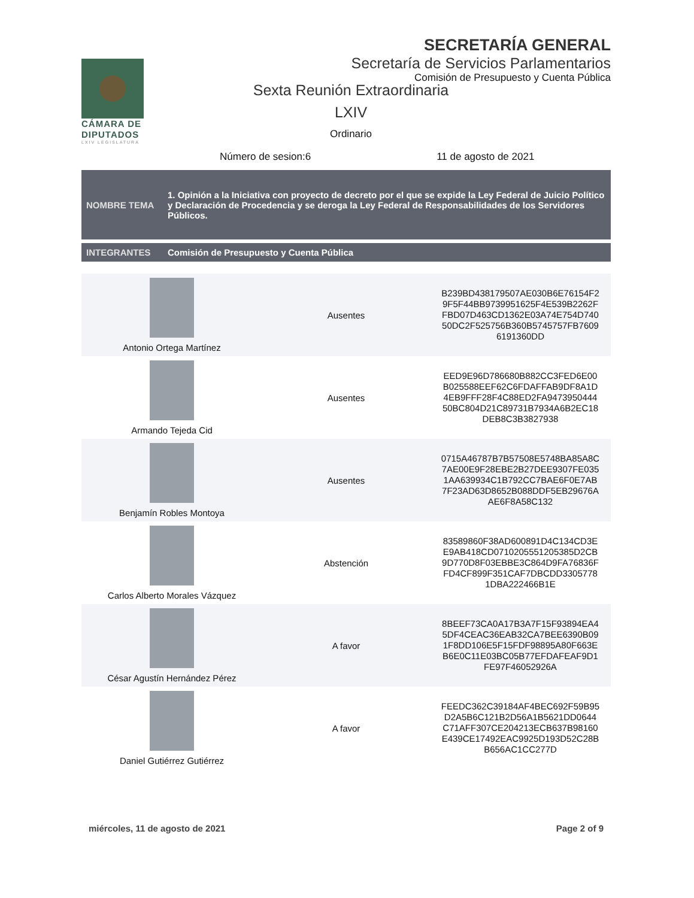CÁMARA DE
DIPUTADOS
LXIV LEGISLATURA
SECRETARÍA GENERAL
Secretaría de Servicios Parlamentarios
Comisión de Presupuesto y Cuenta Pública
Sexta Reunión Extraordinaria
LXIV
Ordinario
Número de sesion:6 11 de agosto de 2021
NOMBRE TEMA
1. Opinión a la Iniciativa con proyecto de decreto por el que se expide la Ley Federal de Juicio Político y Declaración de Procedencia y se deroga la Ley Federal de Responsabilidades de los Servidores Públicos.
INTEGRANTES
Comisión de Presupuesto y Cuenta Pública
| Antonio Ortega Martínez | Ausentes | B239BD438179507AE030B6E76154F2 9F5F44BB9739951625F4E539B2262F FBD07D463CD1362E03A74E754D740 50DC2F525756B360B5745757FB7609 6191360DD |
| Armando Tejeda Cid | Ausentes | EED9E96D786680B882CC3FED6E00 B025588EEF62C6FDAFFAB9DF8A1D 4EB9FFF28F4C88ED2FA9473950444 50BC804D21C89731B7934A6B2EC18 DEB8C3B3827938 |
| Benjamín Robles Montoya | Ausentes | 0715A46787B7B57508E5748BA85A8C 7AE00E9F28EBE2B27DEE9307FE035 1AA639934C1B792CC7BAE6F0E7AB 7F23AD63D8652B088DDF5EB29676A AE6F8A58C132 |
| Carlos Alberto Morales Vázquez | Abstención | 83589860F38AD600891D4C134CD3E E9AB418CD0710205551205385D2CB 9D770D8F03EBBE3C864D9FA76836F FD4CF899F351CAF7DBCDD3305778 1DBA222466B1E |
| César Agustín Hernández Pérez | A favor | 8BEEF73CA0A17B3A7F15F93894EA4 5DF4CEAC36EAB32CA7BEE6390B09 1F8DD106E5F15FDF98895A80F663E B6E0C11E03BC05B77EFDAFEAF9D1 FE97F46052926A |
| Daniel Gutiérrez Gutiérrez | A favor | FEEDC362C39184AF4BEC692F59B95 D2A5B6C121B2D56A1B5621DD0644 C71AFF307CE204213ECB637B98160 E439CE17492EAC9925D193D52C28B B656AC1CC277D |
miércoles, 11 de agosto de 2021 Page 2 of 9